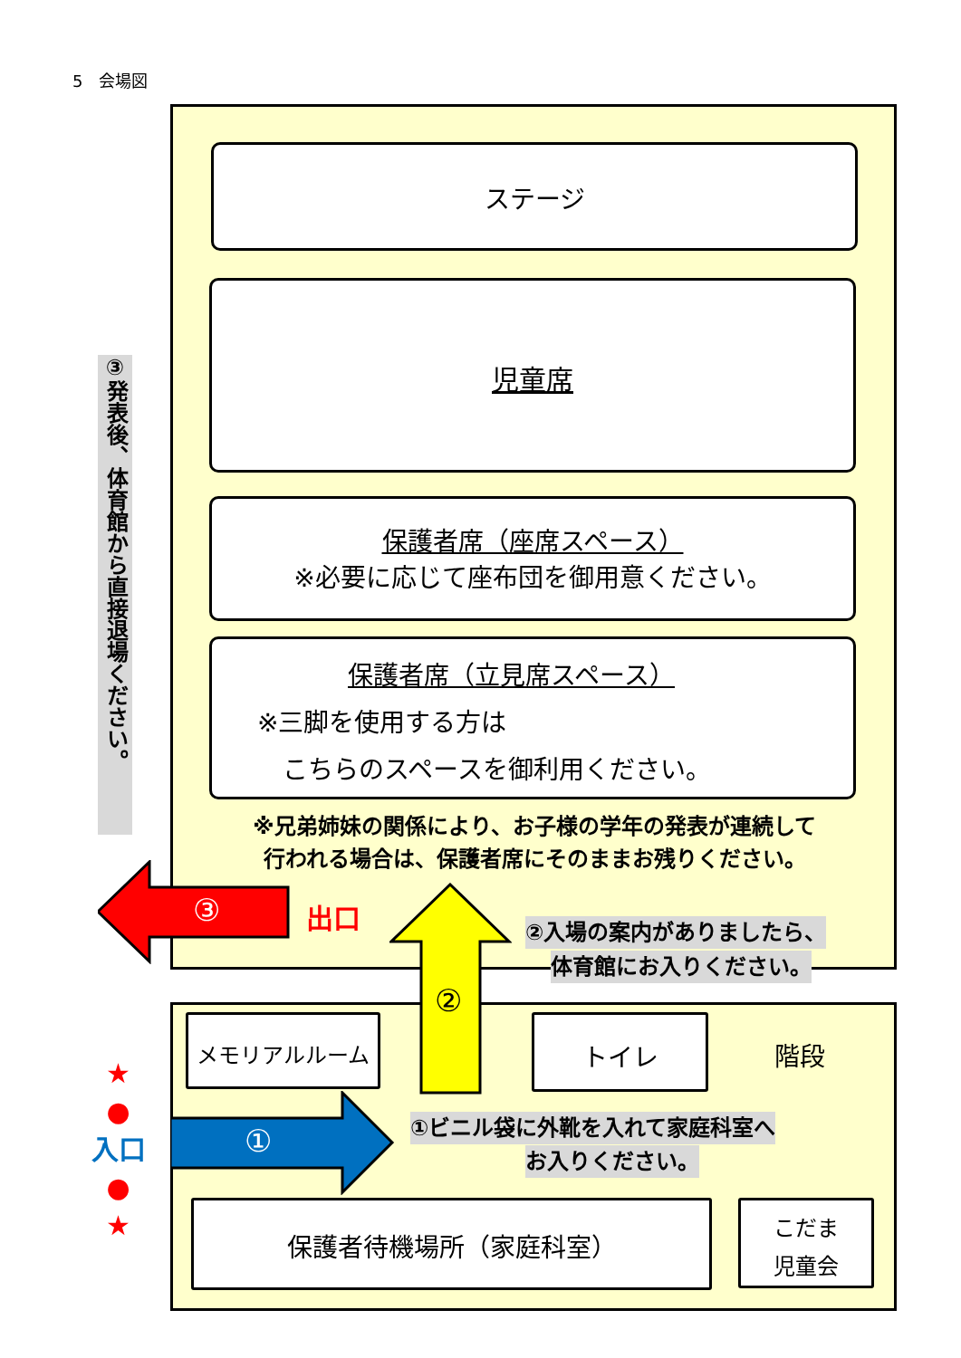5　会場図
ステージ
児童席
保護者席（座席スペース）
※必要に応じて座布団を御用意ください。
保護者席（立見席スペース）
※三脚を使用する方は
　こちらのスペースを御利用ください。
③発表後、体育館から直接退場ください。
※兄弟姉妹の関係により、お子様の学年の発表が連続して
行われる場合は、保護者席にそのままお残りください。
③ 出口
②
②入場の案内がありましたら、
体育館にお入りください。
メモリアルルーム トイレ
階段
① ①ビニル袋に外靴を入れて家庭科室へ
お入りください。
★
●
入口
●
★
保護者待機場所（家庭科室）
こだま
児童会